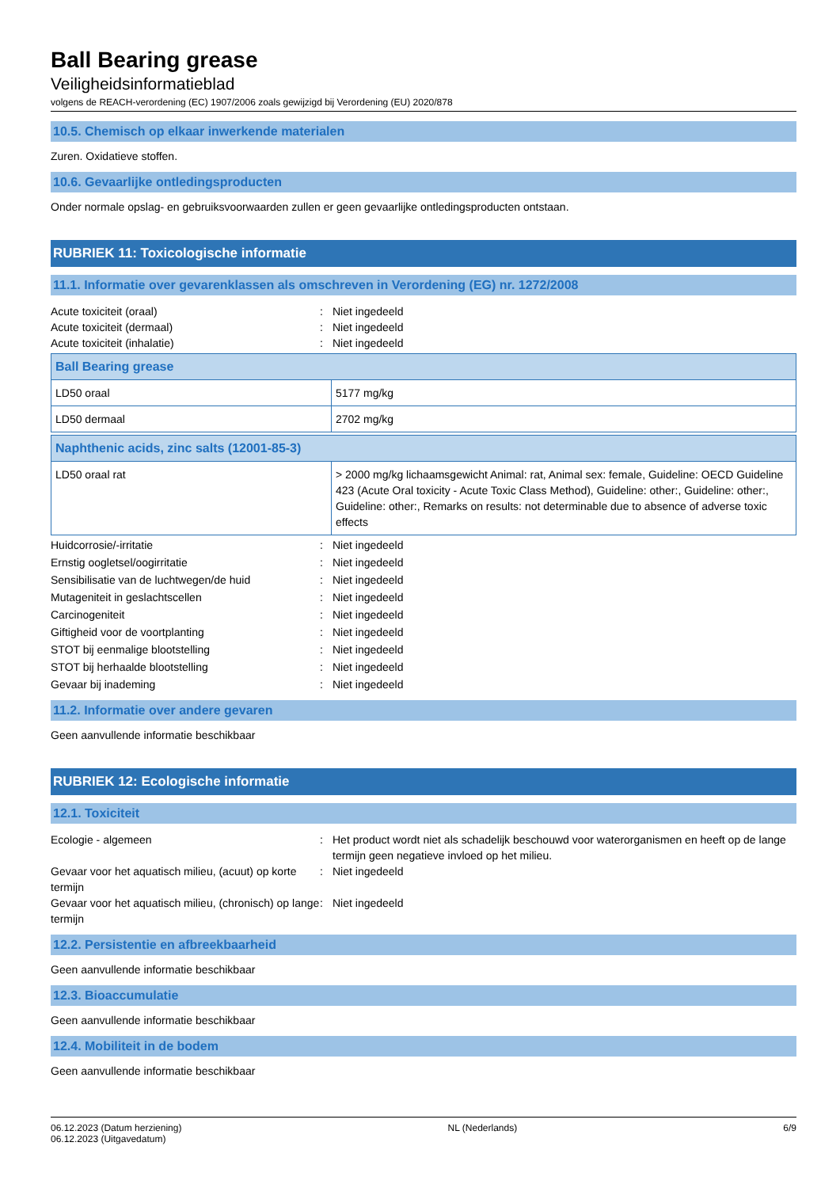Ball Bearing grease
Veiligheidsinformatieblad
volgens de REACH-verordening (EC) 1907/2006 zoals gewijzigd bij Verordening (EU) 2020/878
10.5. Chemisch op elkaar inwerkende materialen
Zuren. Oxidatieve stoffen.
10.6. Gevaarlijke ontledingsproducten
Onder normale opslag- en gebruiksvoorwaarden zullen er geen gevaarlijke ontledingsproducten ontstaan.
RUBRIEK 11: Toxicologische informatie
11.1. Informatie over gevarenklassen als omschreven in Verordening (EG) nr. 1272/2008
Acute toxiciteit (oraal): Niet ingedeeld Acute toxiciteit (dermaal): Niet ingedeeld Acute toxiciteit (inhalatie): Niet ingedeeld
| Ball Bearing grease | |
| LD50 oraal | 5177 mg/kg |
| LD50 dermaal | 2702 mg/kg |
| Naphthenic acids, zinc salts (12001-85-3) | |
| LD50 oraal rat | > 2000 mg/kg lichaamsgewicht Animal: rat, Animal sex: female, Guideline: OECD Guideline 423 (Acute Oral toxicity - Acute Toxic Class Method), Guideline: other:, Guideline: other:, Guideline: other:, Remarks on results: not determinable due to absence of adverse toxic effects |
Huidcorrosie/-irritatie: Niet ingedeeld Ernstig oogletsel/oogirritatie: Niet ingedeeld Sensibilisatie van de luchtwegen/de huid: Niet ingedeeld Mutageniteit in geslachtscellen: Niet ingedeeld Carcinogeniteit: Niet ingedeeld Giftigheid voor de voortplanting: Niet ingedeeld STOT bij eenmalige blootstelling: Niet ingedeeld STOT bij herhaalde blootstelling: Niet ingedeeld Gevaar bij inademing: Niet ingedeeld
11.2. Informatie over andere gevaren
Geen aanvullende informatie beschikbaar
RUBRIEK 12: Ecologische informatie
12.1. Toxiciteit
Ecologie - algemeen: Het product wordt niet als schadelijk beschouwd voor waterorganismen en heeft op de lange termijn geen negatieve invloed op het milieu. Gevaar voor het aquatisch milieu, (acuut) op korte termijn: Niet ingedeeld Gevaar voor het aquatisch milieu, (chronisch) op lange termijn: Niet ingedeeld
12.2. Persistentie en afbreekbaarheid
Geen aanvullende informatie beschikbaar
12.3. Bioaccumulatie
Geen aanvullende informatie beschikbaar
12.4. Mobiliteit in de bodem
Geen aanvullende informatie beschikbaar
06.12.2023 (Datum herziening)
06.12.2023 (Uitgavedatum) NL (Nederlands) 6/9